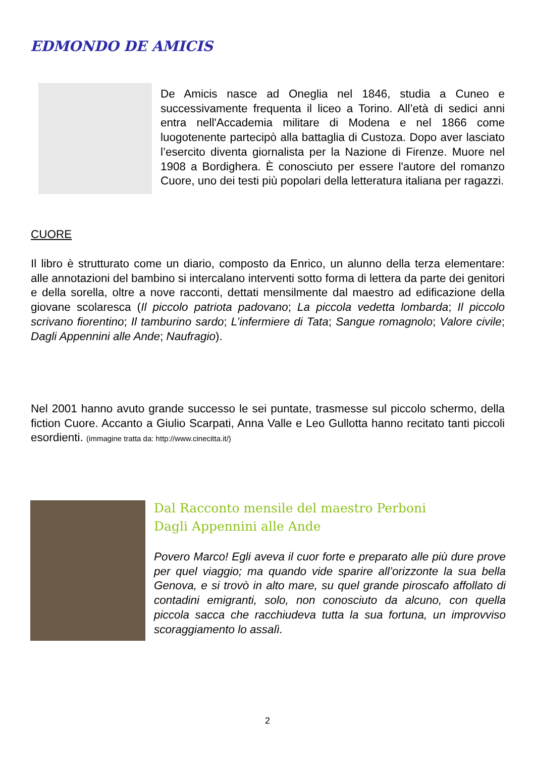EDMONDO DE AMICIS
De Amicis nasce ad Oneglia nel 1846, studia a Cuneo e successivamente frequenta il liceo a Torino. All’età di sedici anni entra nell'Accademia militare di Modena e nel 1866 come luogotenente partecipò alla battaglia di Custoza. Dopo aver lasciato l’esercito diventa giornalista per la Nazione di Firenze. Muore nel 1908 a Bordighera. È conosciuto per essere l'autore del romanzo Cuore, uno dei testi più popolari della letteratura italiana per ragazzi.
CUORE
Il libro è strutturato come un diario, composto da Enrico, un alunno della terza elementare: alle annotazioni del bambino si intercalano interventi sotto forma di lettera da parte dei genitori e della sorella, oltre a nove racconti, dettati mensilmente dal maestro ad edificazione della giovane scolaresca (Il piccolo patriota padovano; La piccola vedetta lombarda; Il piccolo scrivano fiorentino; Il tamburino sardo; L’infermiere di Tata; Sangue romagnolo; Valore civile; Dagli Appennini alle Ande; Naufragio).
Nel 2001 hanno avuto grande successo le sei puntate, trasmesse sul piccolo schermo, della fiction Cuore. Accanto a Giulio Scarpati, Anna Valle e Leo Gullotta hanno recitato tanti piccoli esordienti. (immagine tratta da: http://www.cinecitta.it/)
Dal Racconto mensile del maestro Perboni
Dagli Appennini alle Ande
Povero Marco! Egli aveva il cuor forte e preparato alle più dure prove per quel viaggio; ma quando vide sparire all’orizzonte la sua bella Genova, e si trovò in alto mare, su quel grande piroscafo affollato di contadini emigranti, solo, non conosciuto da alcuno, con quella piccola sacca che racchiudeva tutta la sua fortuna, un improvviso scoraggiamento lo assalì.
2